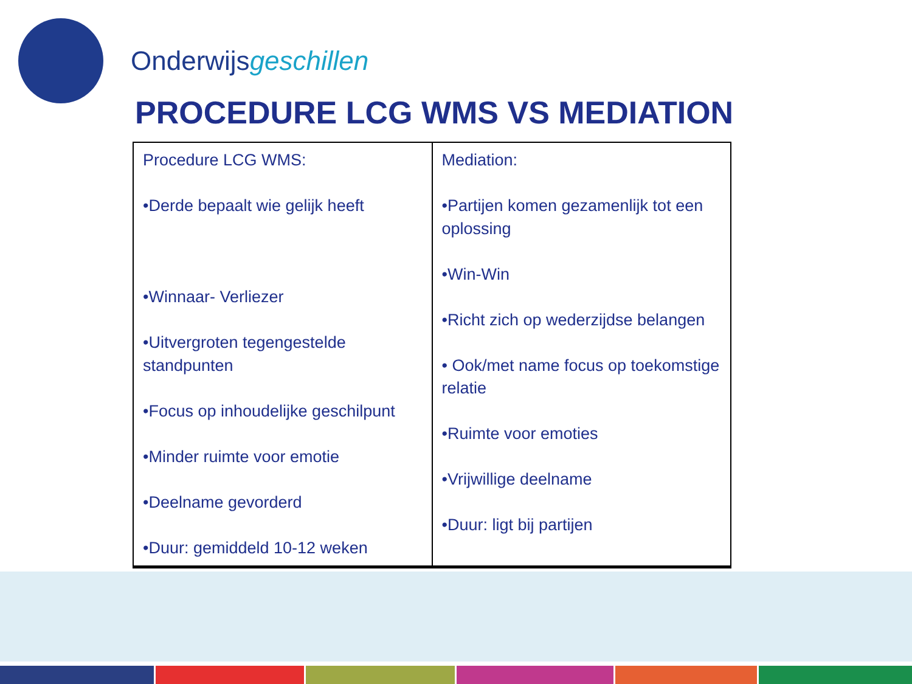Onderwijsgeschillen
PROCEDURE LCG WMS VS MEDIATION
| Procedure LCG WMS: •Derde bepaalt wie gelijk heeft •Winnaar- Verliezer •Uitvergroten tegengestelde standpunten •Focus op inhoudelijke geschilpunt •Minder ruimte voor emotie •Deelname gevorderd •Duur: gemiddeld 10-12 weken | Mediation: •Partijen komen gezamenlijk tot een oplossing •Win-Win •Richt zich op wederzijdse belangen • Ook/met name focus op toekomstige relatie •Ruimte voor emoties •Vrijwillige deelname •Duur: ligt bij partijen |